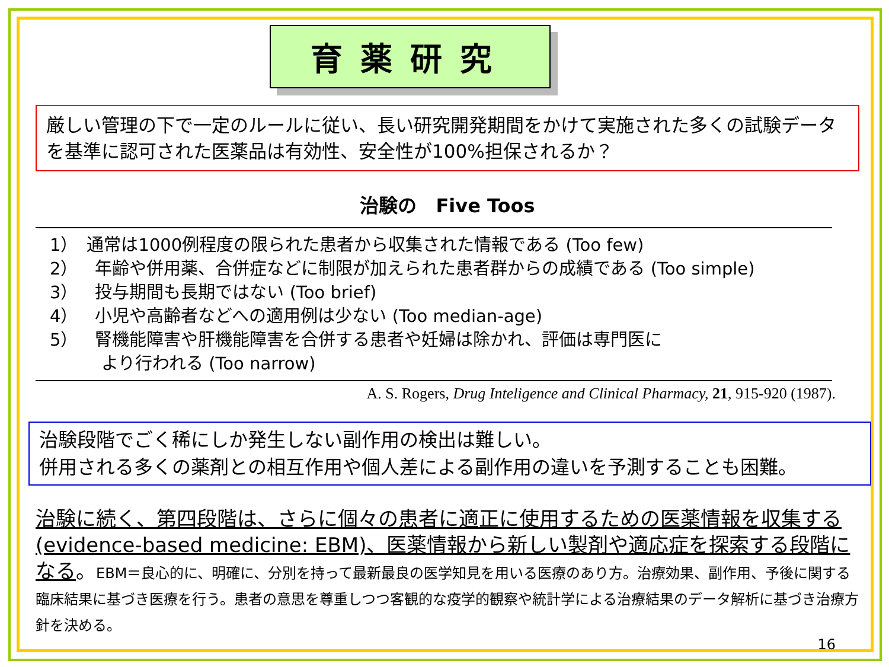育薬研究
厳しい管理の下で一定のルールに従い、長い研究開発期間をかけて実施された多くの試験データを基準に認可された医薬品は有効性、安全性が100%担保されるか？
治験の　Five Toos
1）　通常は1000例程度の限られた患者から収集された情報である (Too few)
2）　年齢や併用薬、合併症などに制限が加えられた患者群からの成績である (Too simple)
3）　投与期間も長期ではない (Too brief)
4）　小児や高齢者などへの適用例は少ない (Too median-age)
5）　腎機能障害や肝機能障害を合併する患者や妊婦は除かれ、評価は専門医に
　　　より行われる (Too narrow)
A. S. Rogers, Drug Inteligence and Clinical Pharmacy, 21, 915-920 (1987).
治験段階でごく稀にしか発生しない副作用の検出は難しい。
併用される多くの薬剤との相互作用や個人差による副作用の違いを予測することも困難。
治験に続く、第四段階は、さらに個々の患者に適正に使用するための医薬情報を収集する(evidence-based medicine: EBM)、医薬情報から新しい製剤や適応症を探索する段階になる。EBM＝良心的に、明確に、分別を持って最新最良の医学知見を用いる医療のあり方。治療効果、副作用、予後に関する臨床結果に基づき医療を行う。患者の意思を尊重しつつ客観的な疫学的観察や統計学による治療結果のデータ解析に基づき治療方針を決める。
16